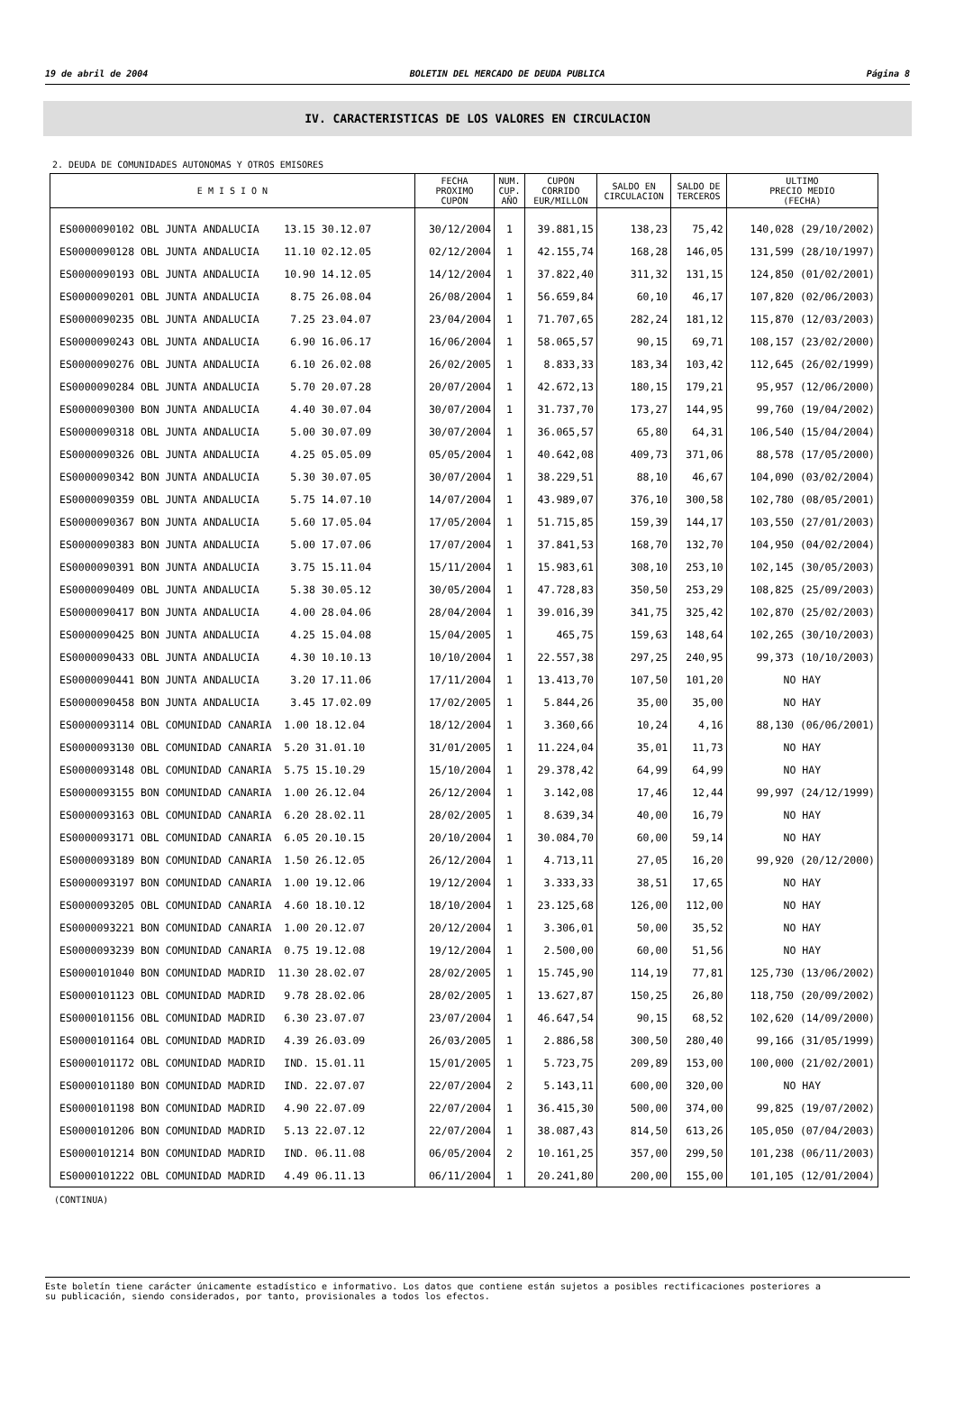19 de abril de 2004 BOLETIN DEL MERCADO DE DEUDA PUBLICA Página 8
IV. CARACTERISTICAS DE LOS VALORES EN CIRCULACION
2. DEUDA DE COMUNIDADES AUTONOMAS Y OTROS EMISORES
| E M I S I O N | FECHA PROXIMO CUPON | NUM. CUP. AÑO | CUPON CORRIDO EUR/MILLON | SALDO EN CIRCULACION | SALDO DE TERCEROS | ULTIMO PRECIO MEDIO (FECHA) |
| --- | --- | --- | --- | --- | --- | --- |
| ES0000090102 OBL JUNTA ANDALUCIA 13.15 30.12.07 | 30/12/2004 | 1 | 39.881,15 | 138,23 | 75,42 | 140,028 (29/10/2002) |
| ES0000090128 OBL JUNTA ANDALUCIA 11.10 02.12.05 | 02/12/2004 | 1 | 42.155,74 | 168,28 | 146,05 | 131,599 (28/10/1997) |
| ES0000090193 OBL JUNTA ANDALUCIA 10.90 14.12.05 | 14/12/2004 | 1 | 37.822,40 | 311,32 | 131,15 | 124,850 (01/02/2001) |
| ES0000090201 OBL JUNTA ANDALUCIA 8.75 26.08.04 | 26/08/2004 | 1 | 56.659,84 | 60,10 | 46,17 | 107,820 (02/06/2003) |
| ES0000090235 OBL JUNTA ANDALUCIA 7.25 23.04.07 | 23/04/2004 | 1 | 71.707,65 | 282,24 | 181,12 | 115,870 (12/03/2003) |
| ES0000090243 OBL JUNTA ANDALUCIA 6.90 16.06.17 | 16/06/2004 | 1 | 58.065,57 | 90,15 | 69,71 | 108,157 (23/02/2000) |
| ES0000090276 OBL JUNTA ANDALUCIA 6.10 26.02.08 | 26/02/2005 | 1 | 8.833,33 | 183,34 | 103,42 | 112,645 (26/02/1999) |
| ES0000090284 OBL JUNTA ANDALUCIA 5.70 20.07.28 | 20/07/2004 | 1 | 42.672,13 | 180,15 | 179,21 | 95,957 (12/06/2000) |
| ES0000090300 BON JUNTA ANDALUCIA 4.40 30.07.04 | 30/07/2004 | 1 | 31.737,70 | 173,27 | 144,95 | 99,760 (19/04/2002) |
| ES0000090318 OBL JUNTA ANDALUCIA 5.00 30.07.09 | 30/07/2004 | 1 | 36.065,57 | 65,80 | 64,31 | 106,540 (15/04/2004) |
| ES0000090326 OBL JUNTA ANDALUCIA 4.25 05.05.09 | 05/05/2004 | 1 | 40.642,08 | 409,73 | 371,06 | 88,578 (17/05/2000) |
| ES0000090342 BON JUNTA ANDALUCIA 5.30 30.07.05 | 30/07/2004 | 1 | 38.229,51 | 88,10 | 46,67 | 104,090 (03/02/2004) |
| ES0000090359 OBL JUNTA ANDALUCIA 5.75 14.07.10 | 14/07/2004 | 1 | 43.989,07 | 376,10 | 300,58 | 102,780 (08/05/2001) |
| ES0000090367 BON JUNTA ANDALUCIA 5.60 17.05.04 | 17/05/2004 | 1 | 51.715,85 | 159,39 | 144,17 | 103,550 (27/01/2003) |
| ES0000090383 BON JUNTA ANDALUCIA 5.00 17.07.06 | 17/07/2004 | 1 | 37.841,53 | 168,70 | 132,70 | 104,950 (04/02/2004) |
| ES0000090391 BON JUNTA ANDALUCIA 3.75 15.11.04 | 15/11/2004 | 1 | 15.983,61 | 308,10 | 253,10 | 102,145 (30/05/2003) |
| ES0000090409 OBL JUNTA ANDALUCIA 5.38 30.05.12 | 30/05/2004 | 1 | 47.728,83 | 350,50 | 253,29 | 108,825 (25/09/2003) |
| ES0000090417 BON JUNTA ANDALUCIA 4.00 28.04.06 | 28/04/2004 | 1 | 39.016,39 | 341,75 | 325,42 | 102,870 (25/02/2003) |
| ES0000090425 BON JUNTA ANDALUCIA 4.25 15.04.08 | 15/04/2005 | 1 | 465,75 | 159,63 | 148,64 | 102,265 (30/10/2003) |
| ES0000090433 OBL JUNTA ANDALUCIA 4.30 10.10.13 | 10/10/2004 | 1 | 22.557,38 | 297,25 | 240,95 | 99,373 (10/10/2003) |
| ES0000090441 BON JUNTA ANDALUCIA 3.20 17.11.06 | 17/11/2004 | 1 | 13.413,70 | 107,50 | 101,20 | NO HAY |
| ES0000090458 BON JUNTA ANDALUCIA 3.45 17.02.09 | 17/02/2005 | 1 | 5.844,26 | 35,00 | 35,00 | NO HAY |
| ES0000093114 OBL COMUNIDAD CANARIA 1.00 18.12.04 | 18/12/2004 | 1 | 3.360,66 | 10,24 | 4,16 | 88,130 (06/06/2001) |
| ES0000093130 OBL COMUNIDAD CANARIA 5.20 31.01.10 | 31/01/2005 | 1 | 11.224,04 | 35,01 | 11,73 | NO HAY |
| ES0000093148 OBL COMUNIDAD CANARIA 5.75 15.10.29 | 15/10/2004 | 1 | 29.378,42 | 64,99 | 64,99 | NO HAY |
| ES0000093155 BON COMUNIDAD CANARIA 1.00 26.12.04 | 26/12/2004 | 1 | 3.142,08 | 17,46 | 12,44 | 99,997 (24/12/1999) |
| ES0000093163 OBL COMUNIDAD CANARIA 6.20 28.02.11 | 28/02/2005 | 1 | 8.639,34 | 40,00 | 16,79 | NO HAY |
| ES0000093171 OBL COMUNIDAD CANARIA 6.05 20.10.15 | 20/10/2004 | 1 | 30.084,70 | 60,00 | 59,14 | NO HAY |
| ES0000093189 BON COMUNIDAD CANARIA 1.50 26.12.05 | 26/12/2004 | 1 | 4.713,11 | 27,05 | 16,20 | 99,920 (20/12/2000) |
| ES0000093197 BON COMUNIDAD CANARIA 1.00 19.12.06 | 19/12/2004 | 1 | 3.333,33 | 38,51 | 17,65 | NO HAY |
| ES0000093205 OBL COMUNIDAD CANARIA 4.60 18.10.12 | 18/10/2004 | 1 | 23.125,68 | 126,00 | 112,00 | NO HAY |
| ES0000093221 BON COMUNIDAD CANARIA 1.00 20.12.07 | 20/12/2004 | 1 | 3.306,01 | 50,00 | 35,52 | NO HAY |
| ES0000093239 BON COMUNIDAD CANARIA 0.75 19.12.08 | 19/12/2004 | 1 | 2.500,00 | 60,00 | 51,56 | NO HAY |
| ES0000101040 BON COMUNIDAD MADRID 11.30 28.02.07 | 28/02/2005 | 1 | 15.745,90 | 114,19 | 77,81 | 125,730 (13/06/2002) |
| ES0000101123 OBL COMUNIDAD MADRID 9.78 28.02.06 | 28/02/2005 | 1 | 13.627,87 | 150,25 | 26,80 | 118,750 (20/09/2002) |
| ES0000101156 OBL COMUNIDAD MADRID 6.30 23.07.07 | 23/07/2004 | 1 | 46.647,54 | 90,15 | 68,52 | 102,620 (14/09/2000) |
| ES0000101164 OBL COMUNIDAD MADRID 4.39 26.03.09 | 26/03/2005 | 1 | 2.886,58 | 300,50 | 280,40 | 99,166 (31/05/1999) |
| ES0000101172 OBL COMUNIDAD MADRID IND. 15.01.11 | 15/01/2005 | 1 | 5.723,75 | 209,89 | 153,00 | 100,000 (21/02/2001) |
| ES0000101180 BON COMUNIDAD MADRID IND. 22.07.07 | 22/07/2004 | 2 | 5.143,11 | 600,00 | 320,00 | NO HAY |
| ES0000101198 BON COMUNIDAD MADRID 4.90 22.07.09 | 22/07/2004 | 1 | 36.415,30 | 500,00 | 374,00 | 99,825 (19/07/2002) |
| ES0000101206 BON COMUNIDAD MADRID 5.13 22.07.12 | 22/07/2004 | 1 | 38.087,43 | 814,50 | 613,26 | 105,050 (07/04/2003) |
| ES0000101214 BON COMUNIDAD MADRID IND. 06.11.08 | 06/05/2004 | 2 | 10.161,25 | 357,00 | 299,50 | 101,238 (06/11/2003) |
| ES0000101222 OBL COMUNIDAD MADRID 4.49 06.11.13 | 06/11/2004 | 1 | 20.241,80 | 200,00 | 155,00 | 101,105 (12/01/2004) |
(CONTINUA)
Este boletín tiene carácter únicamente estadístico e informativo. Los datos que contiene están sujetos a posibles rectificaciones posteriores a
su publicación, siendo considerados, por tanto, provisionales a todos los efectos.